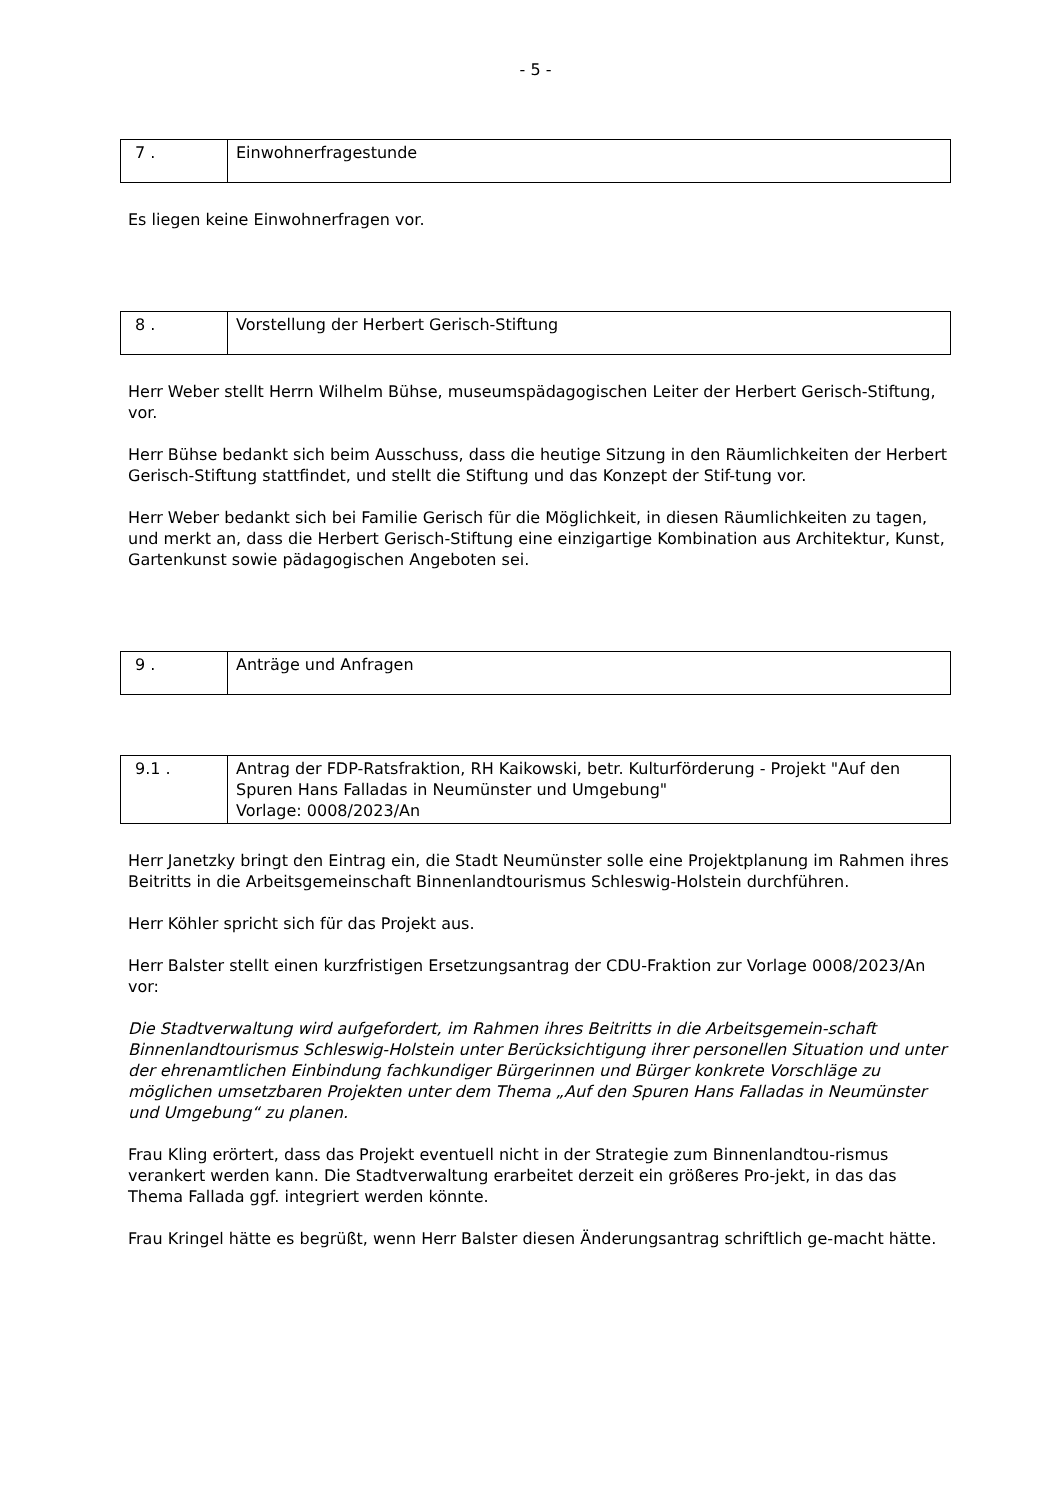- 5 -
| 7 . | Einwohnerfragestunde |
Es liegen keine Einwohnerfragen vor.
| 8 . | Vorstellung der Herbert Gerisch-Stiftung |
Herr Weber stellt Herrn Wilhelm Bühse, museumspädagogischen Leiter der Herbert Gerisch-Stiftung, vor.
Herr Bühse bedankt sich beim Ausschuss, dass die heutige Sitzung in den Räumlichkeiten der Herbert Gerisch-Stiftung stattfindet, und stellt die Stiftung und das Konzept der Stif-tung vor.
Herr Weber bedankt sich bei Familie Gerisch für die Möglichkeit, in diesen Räumlichkeiten zu tagen, und merkt an, dass die Herbert Gerisch-Stiftung eine einzigartige Kombination aus Architektur, Kunst, Gartenkunst sowie pädagogischen Angeboten sei.
| 9 . | Anträge und Anfragen |
| 9.1 . | Antrag der FDP-Ratsfraktion, RH Kaikowski, betr. Kulturförderung - Projekt "Auf den Spuren Hans Falladas in Neumünster und Umgebung" Vorlage: 0008/2023/An |
Herr Janetzky bringt den Eintrag ein, die Stadt Neumünster solle eine Projektplanung im Rahmen ihres Beitritts in die Arbeitsgemeinschaft Binnenlandtourismus Schleswig-Holstein durchführen.
Herr Köhler spricht sich für das Projekt aus.
Herr Balster stellt einen kurzfristigen Ersetzungsantrag der CDU-Fraktion zur Vorlage 0008/2023/An vor:
Die Stadtverwaltung wird aufgefordert, im Rahmen ihres Beitritts in die Arbeitsgemein-schaft Binnenlandtourismus Schleswig-Holstein unter Berücksichtigung ihrer personellen Situation und unter der ehrenamtlichen Einbindung fachkundiger Bürgerinnen und Bürger konkrete Vorschläge zu möglichen umsetzbaren Projekten unter dem Thema „Auf den Spuren Hans Falladas in Neumünster und Umgebung“ zu planen.
Frau Kling erörtert, dass das Projekt eventuell nicht in der Strategie zum Binnenlandtou-rismus verankert werden kann. Die Stadtverwaltung erarbeitet derzeit ein größeres Pro-jekt, in das das Thema Fallada ggf. integriert werden könnte.
Frau Kringel hätte es begrüßt, wenn Herr Balster diesen Änderungsantrag schriftlich ge-macht hätte.